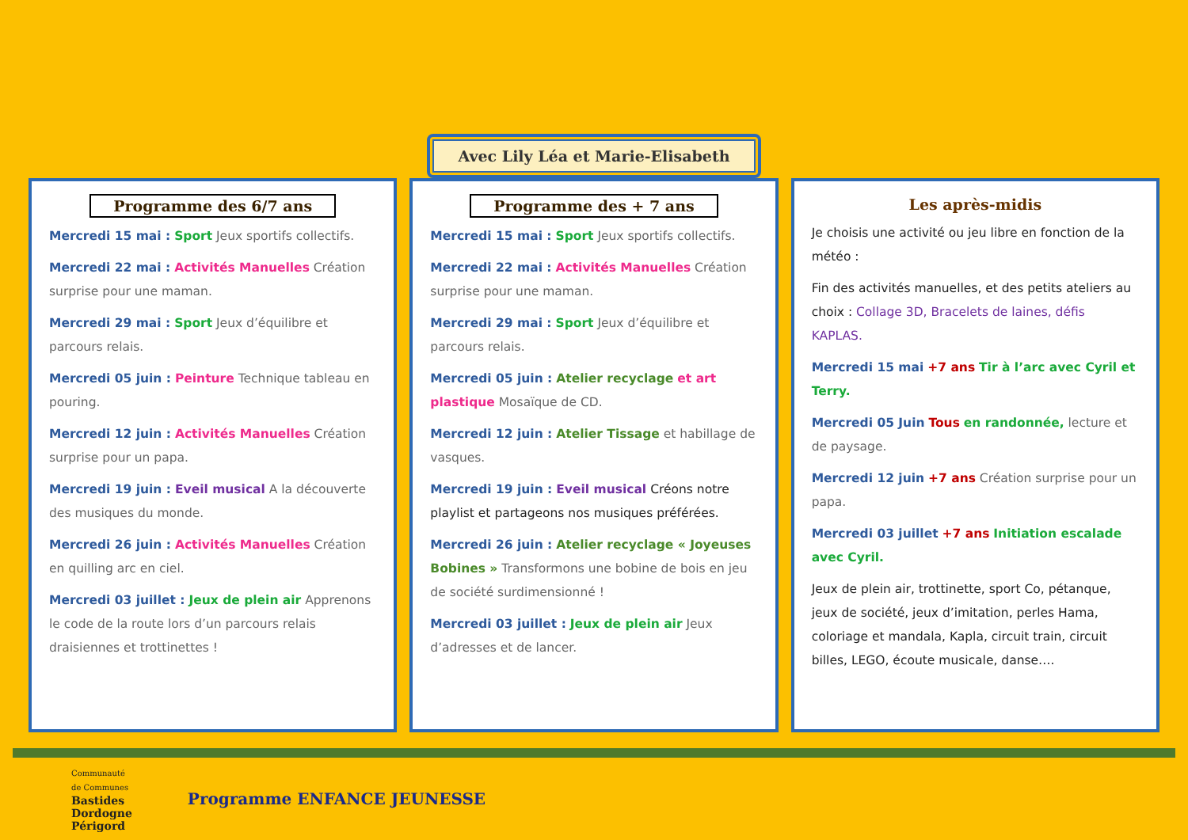Avec Lily Léa et Marie-Elisabeth
Programme des 6/7 ans
Mercredi 15 mai : Sport Jeux sportifs collectifs.
Mercredi 22 mai : Activités Manuelles Création surprise pour une maman.
Mercredi 29 mai : Sport Jeux d’équilibre et parcours relais.
Mercredi 05 juin : Peinture Technique tableau en pouring.
Mercredi 12 juin : Activités Manuelles Création surprise pour un papa.
Mercredi 19 juin : Eveil musical A la découverte des musiques du monde.
Mercredi 26 juin : Activités Manuelles Création en quilling arc en ciel.
Mercredi 03 juillet : Jeux de plein air Apprenons le code de la route lors d’un parcours relais draisiennes et trottinettes !
Programme des + 7 ans
Mercredi 15 mai : Sport Jeux sportifs collectifs.
Mercredi 22 mai : Activités Manuelles Création surprise pour une maman.
Mercredi 29 mai : Sport Jeux d’équilibre et parcours relais.
Mercredi 05 juin : Atelier recyclage et art plastique Mosaïque de CD.
Mercredi 12 juin : Atelier Tissage et habillage de vasques.
Mercredi 19 juin : Eveil musical Créons notre playlist et partageons nos musiques préférées.
Mercredi 26 juin : Atelier recyclage « Joyeuses Bobines » Transformons une bobine de bois en jeu de société surdimensionné !
Mercredi 03 juillet : Jeux de plein air Jeux d’adresses et de lancer.
Les après-midis
Je choisis une activité ou jeu libre en fonction de la météo :
Fin des activités manuelles, et des petits ateliers au choix : Collage 3D, Bracelets de laines, défis KAPLAS.
Mercredi 15 mai +7 ans Tir à l’arc avec Cyril et Terry.
Mercredi 05 Juin Tous en randonnée, lecture et de paysage.
Mercredi 12 juin +7 ans Création surprise pour un papa.
Mercredi 03 juillet +7 ans Initiation escalade avec Cyril.
Jeux de plein air, trottinette, sport Co, pétanque, jeux de société, jeux d’imitation, perles Hama, coloriage et mandala, Kapla, circuit train, circuit billes, LEGO, écoute musicale, danse….
Communauté
de Communes
Bastides
Dordogne
Périgord
Programme ENFANCE JEUNESSE